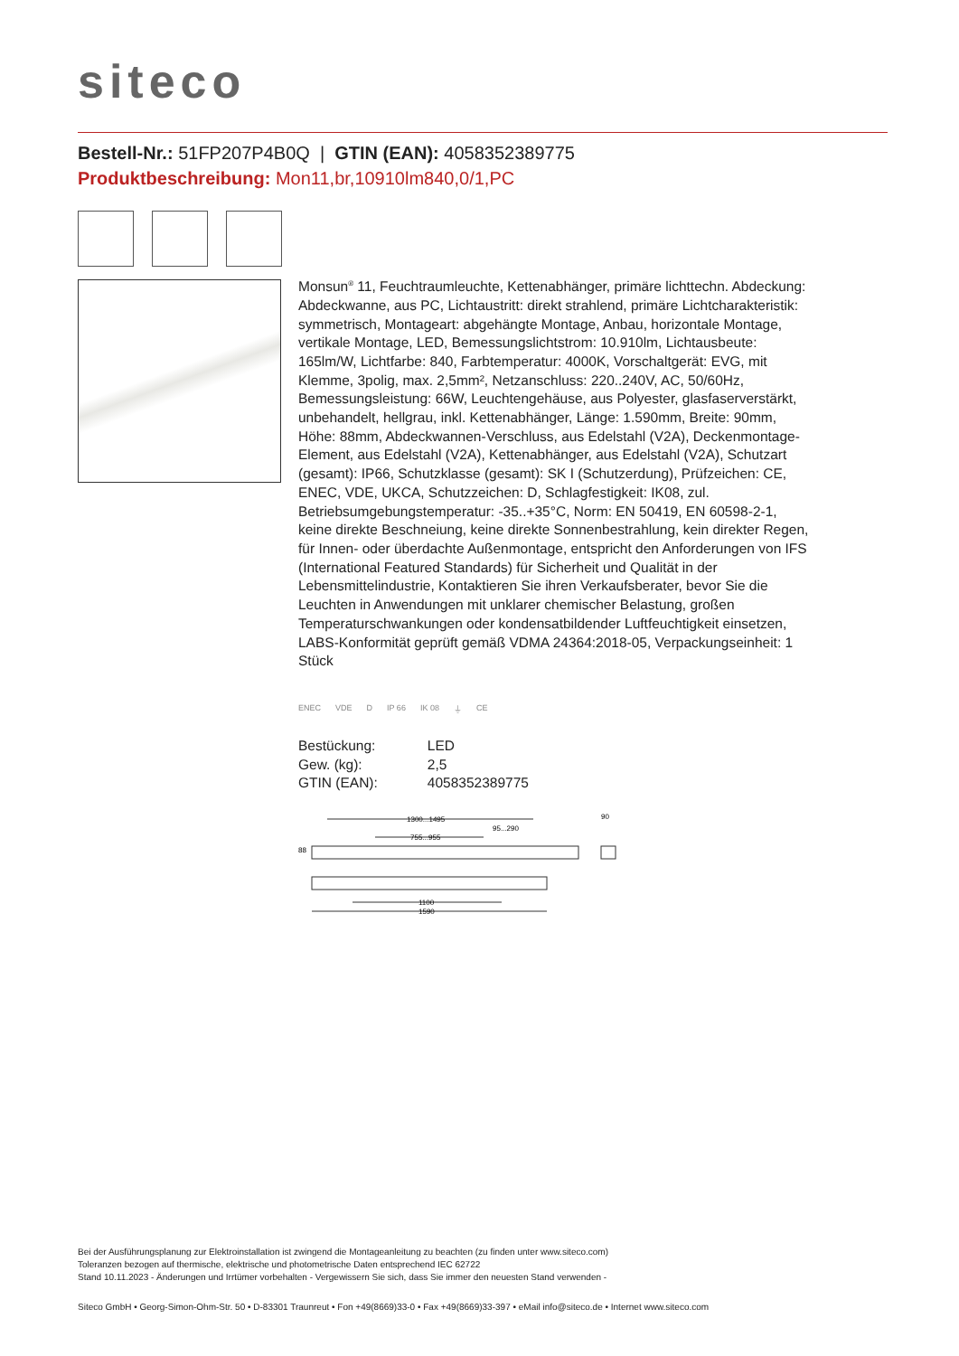siteco
Bestell-Nr.: 51FP207P4B0Q | GTIN (EAN): 4058352389775
Produktbeschreibung: Mon11,br,10910lm840,0/1,PC
Monsun<sup>®</sup> 11, Feuchtraumleuchte, Kettenabhänger, primäre lichttechn. Abdeckung: Abdeckwanne, aus PC, Lichtaustritt: direkt strahlend, primäre Lichtcharakteristik: symmetrisch, Montageart: abgehängte Montage, Anbau, horizontale Montage, vertikale Montage, LED, Bemessungslichtstrom: 10.910lm, Lichtausbeute: 165lm/W, Lichtfarbe: 840, Farbtemperatur: 4000K, Vorschaltgerät: EVG, mit Klemme, 3polig, max. 2,5mm², Netzanschluss: 220..240V, AC, 50/60Hz, Bemessungsleistung: 66W, Leuchtengehäuse, aus Polyester, glasfaserverstärkt, unbehandelt, hellgrau, inkl. Kettenabhänger, Länge: 1.590mm, Breite: 90mm, Höhe: 88mm, Abdeckwannen-Verschluss, aus Edelstahl (V2A), Deckenmontage-Element, aus Edelstahl (V2A), Kettenabhänger, aus Edelstahl (V2A), Schutzart (gesamt): IP66, Schutzklasse (gesamt): SK I (Schutzerdung), Prüfzeichen: CE, ENEC, VDE, UKCA, Schutzzeichen: D, Schlagfestigkeit: IK08, zul. Betriebsumgebungstemperatur: -35..+35°C, Norm: EN 50419, EN 60598-2-1, keine direkte Beschneiung, keine direkte Sonnenbestrahlung, kein direkter Regen, für Innen- oder überdachte Außenmontage, entspricht den Anforderungen von IFS (International Featured Standards) für Sicherheit und Qualität in der Lebensmittelindustrie, Kontaktieren Sie ihren Verkaufsberater, bevor Sie die Leuchten in Anwendungen mit unklarer chemischer Belastung, großen Temperaturschwankungen oder kondensatbildender Luftfeuchtigkeit einsetzen, LABS-Konformität geprüft gemäß VDMA 24364:2018-05, Verpackungseinheit: 1 Stück
ENEC VDE D IP 66 IK 08 ⏚ CE
| Bestückung: | LED |
| Gew. (kg): | 2,5 |
| GTIN (EAN): | 4058352389775 |
1300...1495
95...290
755...955
90
88
1100
1590
Bei der Ausführungsplanung zur Elektroinstallation ist zwingend die Montageanleitung zu beachten (zu finden unter www.siteco.com)
Toleranzen bezogen auf thermische, elektrische und photometrische Daten entsprechend IEC 62722
Stand 10.11.2023 - Änderungen und Irrtümer vorbehalten - Vergewissern Sie sich, dass Sie immer den neuesten Stand verwenden -
Siteco GmbH • Georg-Simon-Ohm-Str. 50 • D-83301 Traunreut • Fon +49(8669)33-0 • Fax +49(8669)33-397 • eMail info@siteco.de • Internet www.siteco.com